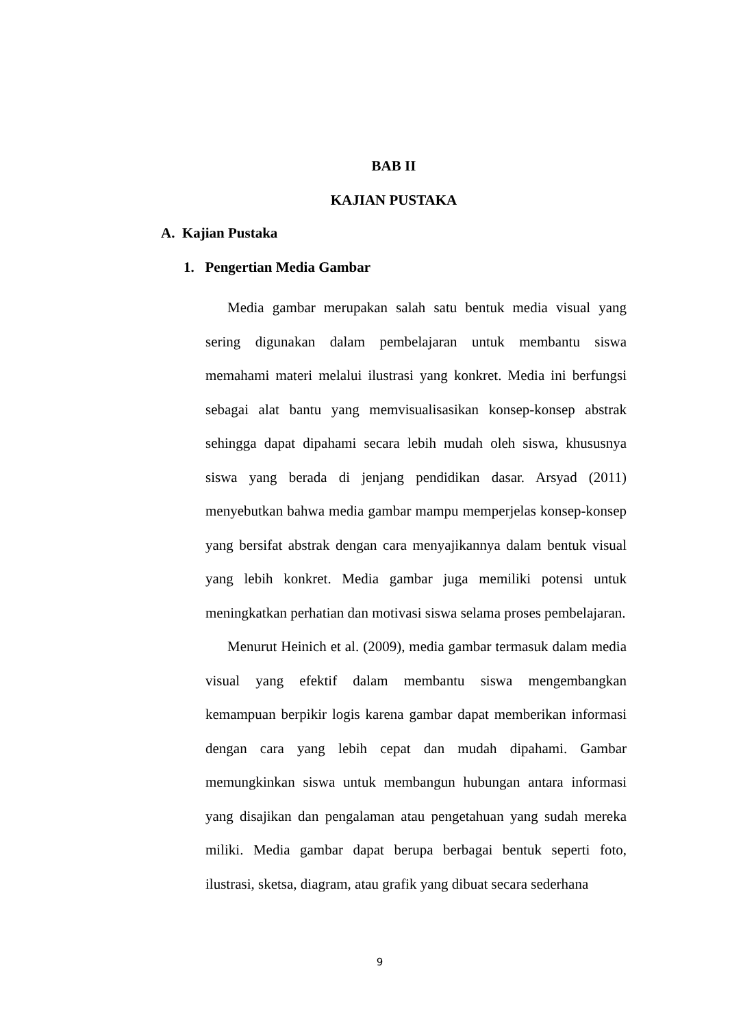BAB II
KAJIAN PUSTAKA
A. Kajian Pustaka
1. Pengertian Media Gambar
Media gambar merupakan salah satu bentuk media visual yang sering digunakan dalam pembelajaran untuk membantu siswa memahami materi melalui ilustrasi yang konkret. Media ini berfungsi sebagai alat bantu yang memvisualisasikan konsep-konsep abstrak sehingga dapat dipahami secara lebih mudah oleh siswa, khususnya siswa yang berada di jenjang pendidikan dasar. Arsyad (2011) menyebutkan bahwa media gambar mampu memperjelas konsep-konsep yang bersifat abstrak dengan cara menyajikannya dalam bentuk visual yang lebih konkret. Media gambar juga memiliki potensi untuk meningkatkan perhatian dan motivasi siswa selama proses pembelajaran.
Menurut Heinich et al. (2009), media gambar termasuk dalam media visual yang efektif dalam membantu siswa mengembangkan kemampuan berpikir logis karena gambar dapat memberikan informasi dengan cara yang lebih cepat dan mudah dipahami. Gambar memungkinkan siswa untuk membangun hubungan antara informasi yang disajikan dan pengalaman atau pengetahuan yang sudah mereka miliki. Media gambar dapat berupa berbagai bentuk seperti foto, ilustrasi, sketsa, diagram, atau grafik yang dibuat secara sederhana
9